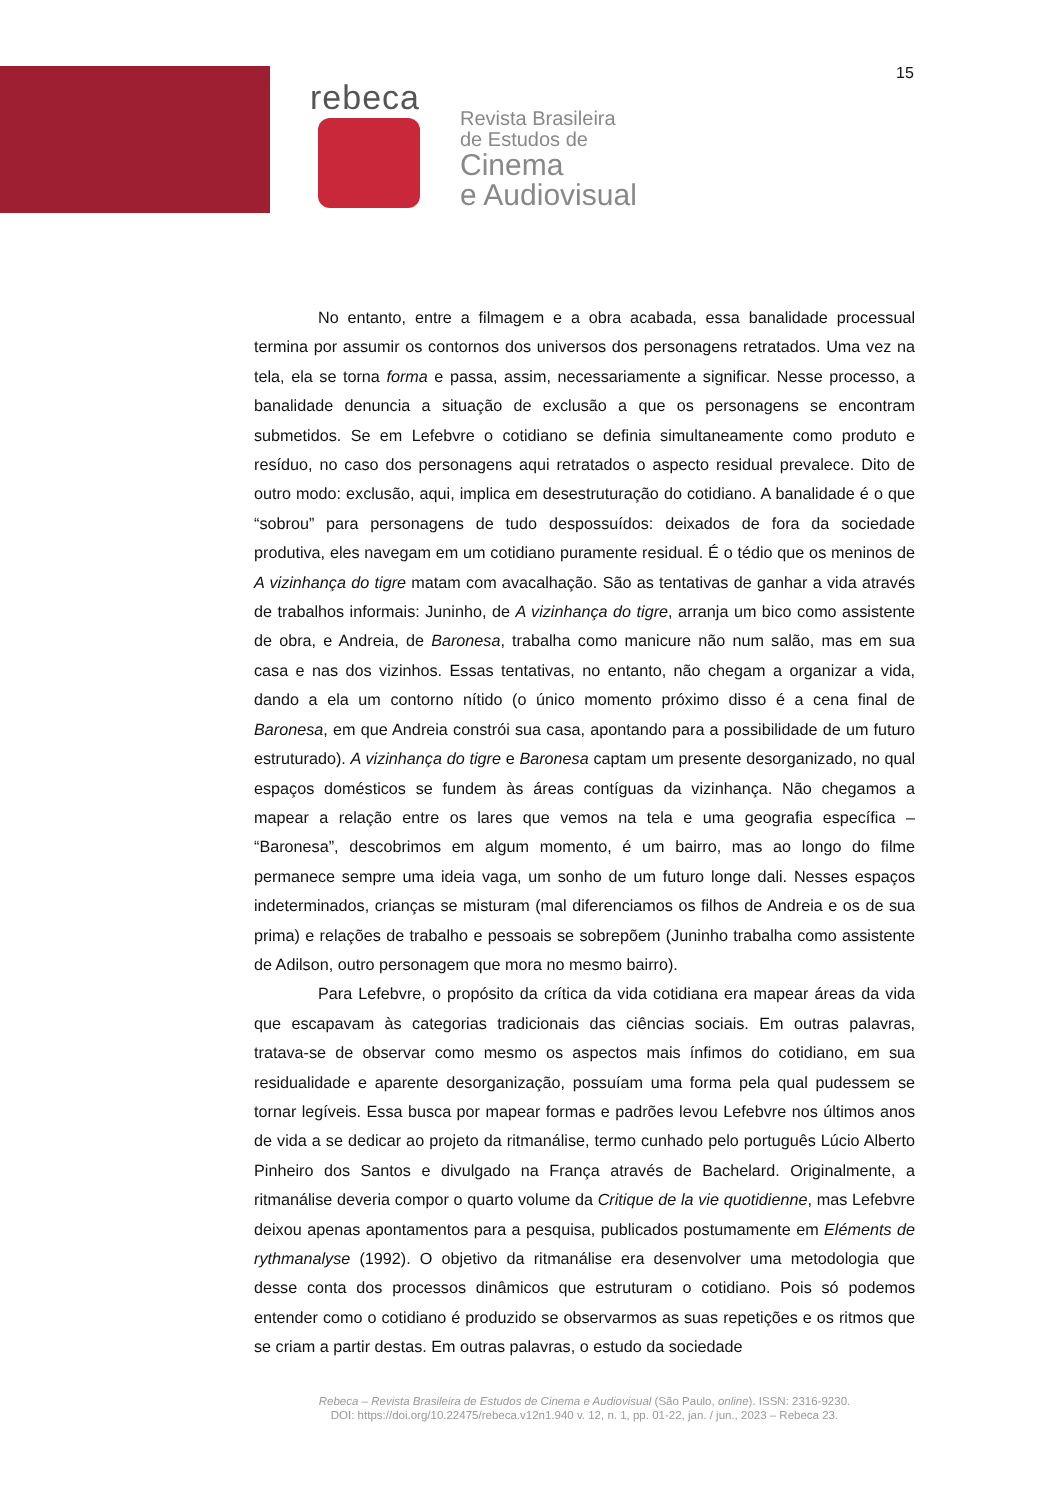15
rebeca
Revista Brasileira
de Estudos de
Cinema
e Audiovisual
No entanto, entre a filmagem e a obra acabada, essa banalidade processual termina por assumir os contornos dos universos dos personagens retratados. Uma vez na tela, ela se torna forma e passa, assim, necessariamente a significar. Nesse processo, a banalidade denuncia a situação de exclusão a que os personagens se encontram submetidos. Se em Lefebvre o cotidiano se definia simultaneamente como produto e resíduo, no caso dos personagens aqui retratados o aspecto residual prevalece. Dito de outro modo: exclusão, aqui, implica em desestruturação do cotidiano. A banalidade é o que “sobrou” para personagens de tudo despossuídos: deixados de fora da sociedade produtiva, eles navegam em um cotidiano puramente residual. É o tédio que os meninos de A vizinhança do tigre matam com avacalhação. São as tentativas de ganhar a vida através de trabalhos informais: Juninho, de A vizinhança do tigre, arranja um bico como assistente de obra, e Andreia, de Baronesa, trabalha como manicure não num salão, mas em sua casa e nas dos vizinhos. Essas tentativas, no entanto, não chegam a organizar a vida, dando a ela um contorno nítido (o único momento próximo disso é a cena final de Baronesa, em que Andreia constrói sua casa, apontando para a possibilidade de um futuro estruturado). A vizinhança do tigre e Baronesa captam um presente desorganizado, no qual espaços domésticos se fundem às áreas contíguas da vizinhança. Não chegamos a mapear a relação entre os lares que vemos na tela e uma geografia específica – “Baronesa”, descobrimos em algum momento, é um bairro, mas ao longo do filme permanece sempre uma ideia vaga, um sonho de um futuro longe dali. Nesses espaços indeterminados, crianças se misturam (mal diferenciamos os filhos de Andreia e os de sua prima) e relações de trabalho e pessoais se sobrepõem (Juninho trabalha como assistente de Adilson, outro personagem que mora no mesmo bairro).
Para Lefebvre, o propósito da crítica da vida cotidiana era mapear áreas da vida que escapavam às categorias tradicionais das ciências sociais. Em outras palavras, tratava-se de observar como mesmo os aspectos mais ínfimos do cotidiano, em sua residualidade e aparente desorganização, possuíam uma forma pela qual pudessem se tornar legíveis. Essa busca por mapear formas e padrões levou Lefebvre nos últimos anos de vida a se dedicar ao projeto da ritmanálise, termo cunhado pelo português Lúcio Alberto Pinheiro dos Santos e divulgado na França através de Bachelard. Originalmente, a ritmanálise deveria compor o quarto volume da Critique de la vie quotidienne, mas Lefebvre deixou apenas apontamentos para a pesquisa, publicados postumamente em Eléments de rythmanalyse (1992). O objetivo da ritmanálise era desenvolver uma metodologia que desse conta dos processos dinâmicos que estruturam o cotidiano. Pois só podemos entender como o cotidiano é produzido se observarmos as suas repetições e os ritmos que se criam a partir destas. Em outras palavras, o estudo da sociedade
Rebeca – Revista Brasileira de Estudos de Cinema e Audiovisual (São Paulo, online). ISSN: 2316-9230.
DOI: https://doi.org/10.22475/rebeca.v12n1.940 v. 12, n. 1, pp. 01-22, jan. / jun., 2023 – Rebeca 23.